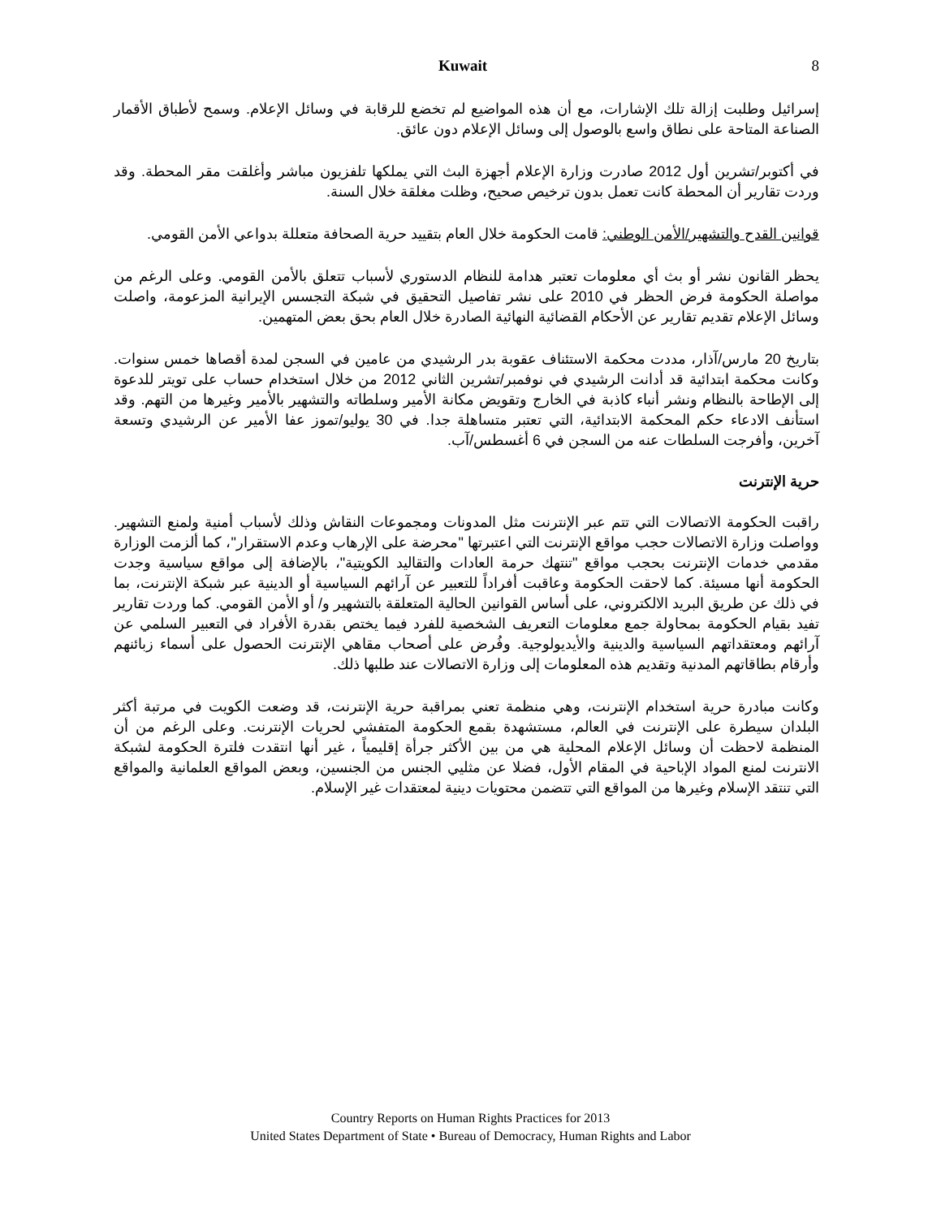Kuwait 8
إسرائيل وطلبت إزالة تلك الإشارات، مع أن هذه المواضيع لم تخضع للرقابة في وسائل الإعلام. وسمح لأطباق الأقمار الصناعة المتاحة على نطاق واسع بالوصول إلى وسائل الإعلام دون عائق.
في أكتوبر/تشرين أول 2012 صادرت وزارة الإعلام أجهزة البث التي يملكها تلفزيون مباشر وأغلقت مقر المحطة. وقد وردت تقارير أن المحطة كانت تعمل بدون ترخيص صحيح، وظلت مغلقة خلال السنة.
قوانين القدح والتشهير/الأمن الوطني: قامت الحكومة خلال العام بتقييد حرية الصحافة متعللة بدواعي الأمن القومي.
يحظر القانون نشر أو بث أي معلومات تعتبر هدامة للنظام الدستوري لأسباب تتعلق بالأمن القومي. وعلى الرغم من مواصلة الحكومة فرض الحظر في 2010 على نشر تفاصيل التحقيق في شبكة التجسس الإيرانية المزعومة، واصلت وسائل الإعلام تقديم تقارير عن الأحكام القضائية النهائية الصادرة خلال العام بحق بعض المتهمين.
بتاريخ 20 مارس/آذار، مددت محكمة الاستئناف عقوبة بدر الرشيدي من عامين في السجن لمدة أقصاها خمس سنوات. وكانت محكمة ابتدائية قد أدانت الرشيدي في نوفمبر/تشرين الثاني 2012 من خلال استخدام حساب على تويتر للدعوة إلى الإطاحة بالنظام ونشر أنباء كاذبة في الخارج وتقويض مكانة الأمير وسلطاته والتشهير بالأمير وغيرها من التهم. وقد استأنف الادعاء حكم المحكمة الابتدائية، التي تعتبر متساهلة جدا. في 30 يوليو/تموز عفا الأمير عن الرشيدي وتسعة آخرين، وأفرجت السلطات عنه من السجن في 6 أغسطس/آب.
حرية الإنترنت
راقبت الحكومة الاتصالات التي تتم عبر الإنترنت مثل المدونات ومجموعات النقاش وذلك لأسباب أمنية ولمنع التشهير. وواصلت وزارة الاتصالات حجب مواقع الإنترنت التي اعتبرتها "محرضة على الإرهاب وعدم الاستقرار"، كما ألزمت الوزارة مقدمي خدمات الإنترنت بحجب مواقع "تنتهك حرمة العادات والتقاليد الكويتية"، بالإضافة إلى مواقع سياسية وجدت الحكومة أنها مسيئة. كما لاحقت الحكومة وعاقبت أفراداً للتعبير عن آرائهم السياسية أو الدينية عبر شبكة الإنترنت، بما في ذلك عن طريق البريد الالكتروني، على أساس القوانين الحالية المتعلقة بالتشهير و/ أو الأمن القومي. كما وردت تقارير تفيد بقيام الحكومة بمحاولة جمع معلومات التعريف الشخصية للفرد فيما يختص بقدرة الأفراد في التعبير السلمي عن آرائهم ومعتقداتهم السياسية والدينية والأيديولوجية. وفُرض على أصحاب مقاهي الإنترنت الحصول على أسماء زبائنهم وأرقام بطاقاتهم المدنية وتقديم هذه المعلومات إلى وزارة الاتصالات عند طلبها ذلك.
وكانت مبادرة حرية استخدام الإنترنت، وهي منظمة تعني بمراقبة حرية الإنترنت، قد وضعت الكويت في مرتبة أكثر البلدان سيطرة على الإنترنت في العالم، مستشهدة بقمع الحكومة المتفشي لحريات الإنترنت. وعلى الرغم من أن المنظمة لاحظت أن وسائل الإعلام المحلية هي من بين الأكثر جرأة إقليمياً ، غير أنها انتقدت فلترة الحكومة لشبكة الانترنت لمنع المواد الإباحية في المقام الأول، فضلا عن مثليي الجنس من الجنسين، وبعض المواقع العلمانية والمواقع التي تنتقد الإسلام وغيرها من المواقع التي تتضمن محتويات دينية لمعتقدات غير الإسلام.
Country Reports on Human Rights Practices for 2013
United States Department of State • Bureau of Democracy, Human Rights and Labor